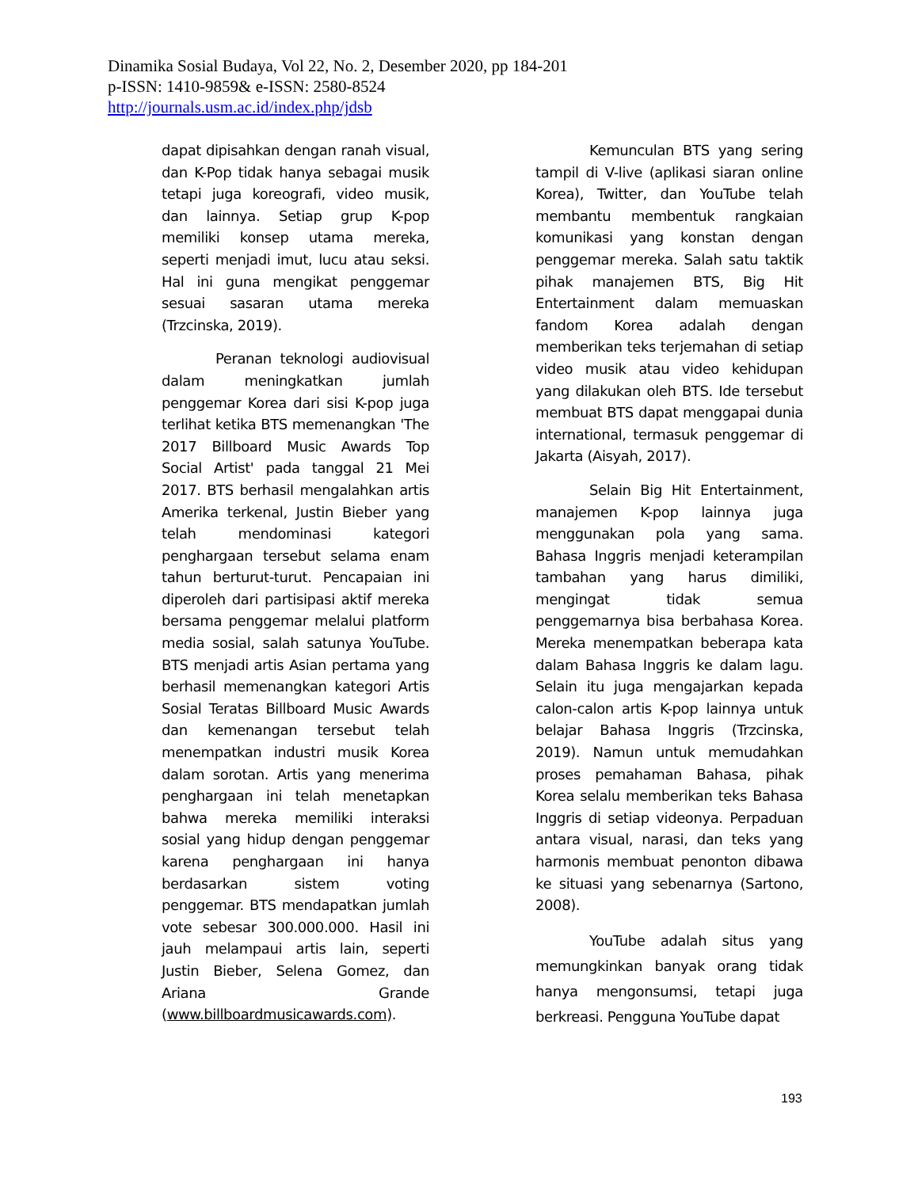Dinamika Sosial Budaya, Vol 22, No. 2, Desember 2020, pp 184-201
p-ISSN: 1410-9859& e-ISSN: 2580-8524
http://journals.usm.ac.id/index.php/jdsb
dapat dipisahkan dengan ranah visual, dan K-Pop tidak hanya sebagai musik tetapi juga koreografi, video musik, dan lainnya. Setiap grup K-pop memiliki konsep utama mereka, seperti menjadi imut, lucu atau seksi. Hal ini guna mengikat penggemar sesuai sasaran utama mereka (Trzcinska, 2019).
Peranan teknologi audiovisual dalam meningkatkan jumlah penggemar Korea dari sisi K-pop juga terlihat ketika BTS memenangkan 'The 2017 Billboard Music Awards Top Social Artist' pada tanggal 21 Mei 2017. BTS berhasil mengalahkan artis Amerika terkenal, Justin Bieber yang telah mendominasi kategori penghargaan tersebut selama enam tahun berturut-turut. Pencapaian ini diperoleh dari partisipasi aktif mereka bersama penggemar melalui platform media sosial, salah satunya YouTube. BTS menjadi artis Asian pertama yang berhasil memenangkan kategori Artis Sosial Teratas Billboard Music Awards dan kemenangan tersebut telah menempatkan industri musik Korea dalam sorotan. Artis yang menerima penghargaan ini telah menetapkan bahwa mereka memiliki interaksi sosial yang hidup dengan penggemar karena penghargaan ini hanya berdasarkan sistem voting penggemar. BTS mendapatkan jumlah vote sebesar 300.000.000. Hasil ini jauh melampaui artis lain, seperti Justin Bieber, Selena Gomez, dan Ariana Grande (www.billboardmusicawards.com).
Kemunculan BTS yang sering tampil di V-live (aplikasi siaran online Korea), Twitter, dan YouTube telah membantu membentuk rangkaian komunikasi yang konstan dengan penggemar mereka. Salah satu taktik pihak manajemen BTS, Big Hit Entertainment dalam memuaskan fandom Korea adalah dengan memberikan teks terjemahan di setiap video musik atau video kehidupan yang dilakukan oleh BTS. Ide tersebut membuat BTS dapat menggapai dunia international, termasuk penggemar di Jakarta (Aisyah, 2017).
Selain Big Hit Entertainment, manajemen K-pop lainnya juga menggunakan pola yang sama. Bahasa Inggris menjadi keterampilan tambahan yang harus dimiliki, mengingat tidak semua penggemarnya bisa berbahasa Korea. Mereka menempatkan beberapa kata dalam Bahasa Inggris ke dalam lagu. Selain itu juga mengajarkan kepada calon-calon artis K-pop lainnya untuk belajar Bahasa Inggris (Trzcinska, 2019). Namun untuk memudahkan proses pemahaman Bahasa, pihak Korea selalu memberikan teks Bahasa Inggris di setiap videonya. Perpaduan antara visual, narasi, dan teks yang harmonis membuat penonton dibawa ke situasi yang sebenarnya (Sartono, 2008).
YouTube adalah situs yang memungkinkan banyak orang tidak hanya mengonsumsi, tetapi juga berkreasi. Pengguna YouTube dapat
193